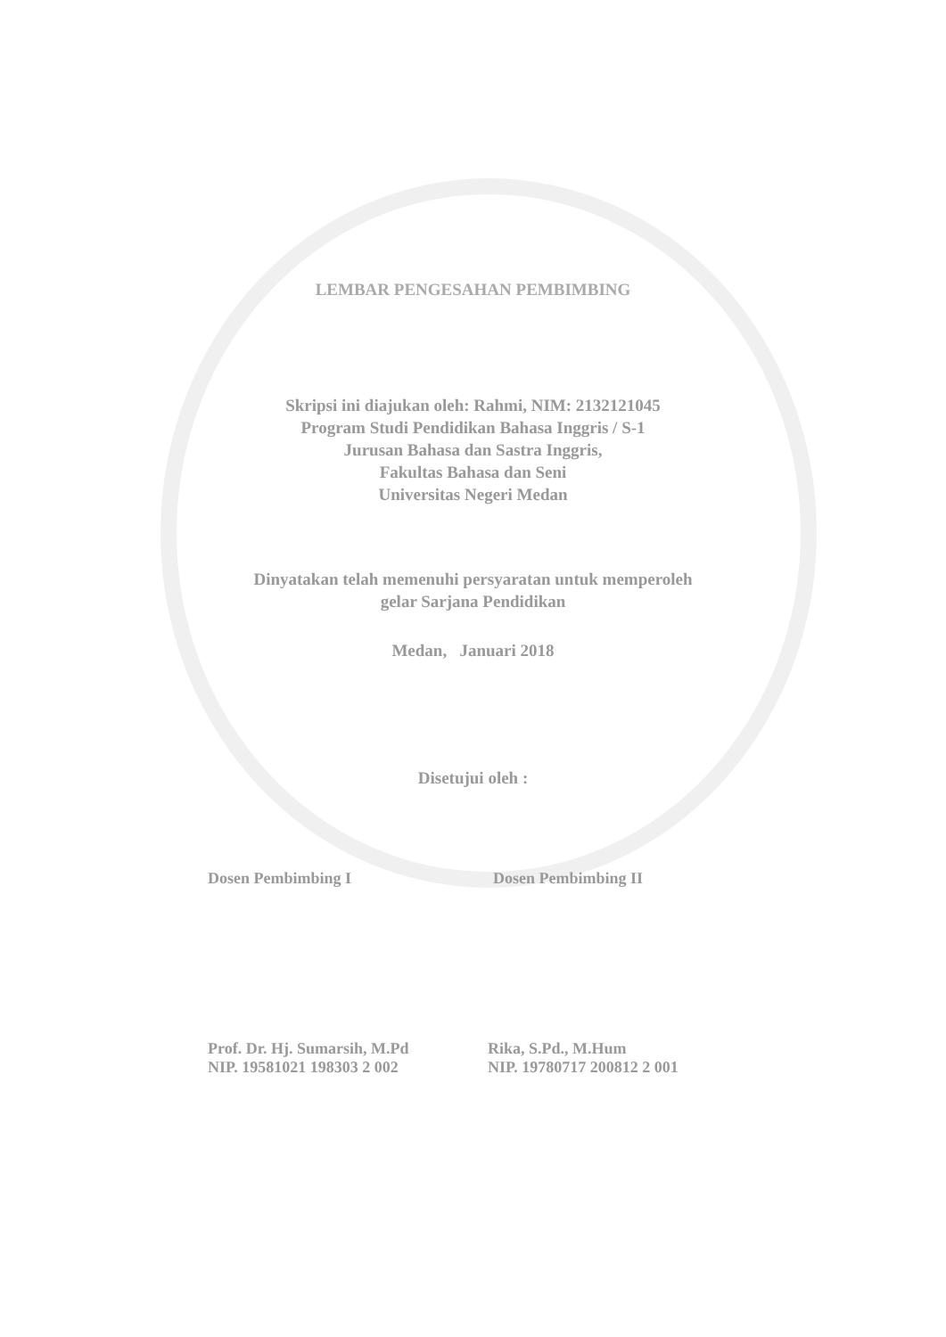LEMBAR PENGESAHAN PEMBIMBING
Skripsi ini diajukan oleh: Rahmi, NIM: 2132121045
Program Studi Pendidikan Bahasa Inggris / S-1
Jurusan Bahasa dan Sastra Inggris,
Fakultas Bahasa dan Seni
Universitas Negeri Medan
Dinyatakan telah memenuhi persyaratan untuk memperoleh
gelar Sarjana Pendidikan
Medan, Januari 2018
Disetujui oleh :
Dosen Pembimbing I Dosen Pembimbing II
Prof. Dr. Hj. Sumarsih, M.Pd
NIP. 19581021 198303 2 002
Rika, S.Pd., M.Hum
NIP. 19780717 200812 2 001